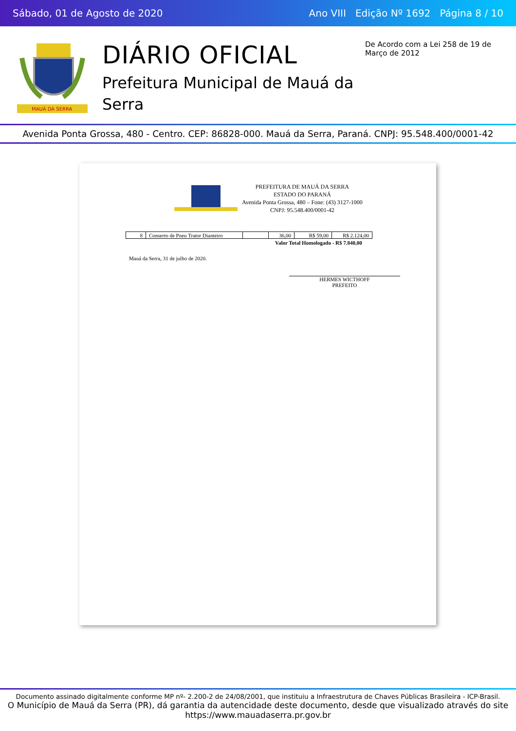Sábado, 01 de Agosto de 2020 Ano VIII Edição Nº 1692 Página 8 / 10
MAUÁ DA SERRA
DIÁRIO OFICIAL
Prefeitura Municipal de Mauá da Serra
De Acordo com a Lei 258 de 19 de Março de 2012
Avenida Ponta Grossa, 480 - Centro. CEP: 86828-000. Mauá da Serra, Paraná. CNPJ: 95.548.400/0001-42
PREFEITURA DE MAUÁ DA SERRA
ESTADO DO PARANÁ
Avenida Ponta Grossa, 480 – Fone: (43) 3127-1000
CNPJ: 95.548.400/0001-42
| 8 | Conserto de Pneu Trator Dianteiro | | 36,00 | R$ 59,00 | R$ 2.124,00 |
Valor Total Homologado - R$ 7.840,00
Mauá da Serra, 31 de julho de 2020.
HERMES WICTHOFF
PREFEITO
Documento assinado digitalmente conforme MP nº- 2.200-2 de 24/08/2001, que instituiu a Infraestrutura de Chaves Públicas Brasileira - ICP-Brasil.
O Município de Mauá da Serra (PR), dá garantia da autencidade deste documento, desde que visualizado através do site https://www.mauadaserra.pr.gov.br